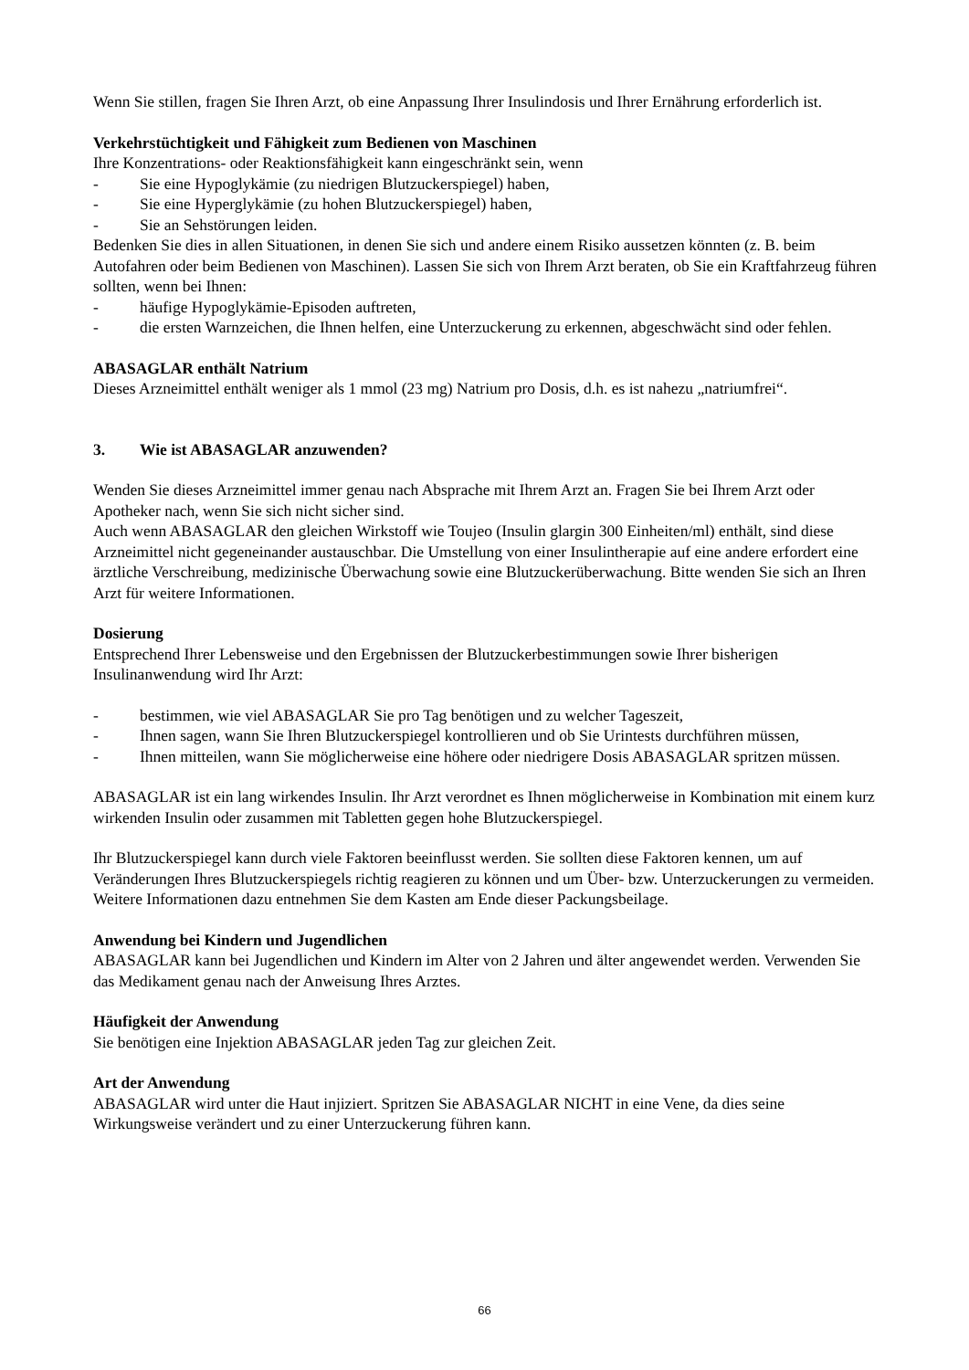Wenn Sie stillen, fragen Sie Ihren Arzt, ob eine Anpassung Ihrer Insulindosis und Ihrer Ernährung erforderlich ist.
Verkehrstüchtigkeit und Fähigkeit zum Bedienen von Maschinen
Ihre Konzentrations- oder Reaktionsfähigkeit kann eingeschränkt sein, wenn
- Sie eine Hypoglykämie (zu niedrigen Blutzuckerspiegel) haben,
- Sie eine Hyperglykämie (zu hohen Blutzuckerspiegel) haben,
- Sie an Sehstörungen leiden.
Bedenken Sie dies in allen Situationen, in denen Sie sich und andere einem Risiko aussetzen könnten (z. B. beim Autofahren oder beim Bedienen von Maschinen). Lassen Sie sich von Ihrem Arzt beraten, ob Sie ein Kraftfahrzeug führen sollten, wenn bei Ihnen:
- häufige Hypoglykämie-Episoden auftreten,
- die ersten Warnzeichen, die Ihnen helfen, eine Unterzuckerung zu erkennen, abgeschwächt sind oder fehlen.
ABASAGLAR enthält Natrium
Dieses Arzneimittel enthält weniger als 1 mmol (23 mg) Natrium pro Dosis, d.h. es ist nahezu „natriumfrei“.
3. Wie ist ABASAGLAR anzuwenden?
Wenden Sie dieses Arzneimittel immer genau nach Absprache mit Ihrem Arzt an. Fragen Sie bei Ihrem Arzt oder Apotheker nach, wenn Sie sich nicht sicher sind.
Auch wenn ABASAGLAR den gleichen Wirkstoff wie Toujeo (Insulin glargin 300 Einheiten/ml) enthält, sind diese Arzneimittel nicht gegeneinander austauschbar. Die Umstellung von einer Insulintherapie auf eine andere erfordert eine ärztliche Verschreibung, medizinische Überwachung sowie eine Blutzuckerüberwachung. Bitte wenden Sie sich an Ihren Arzt für weitere Informationen.
Dosierung
Entsprechend Ihrer Lebensweise und den Ergebnissen der Blutzuckerbestimmungen sowie Ihrer bisherigen Insulinanwendung wird Ihr Arzt:
- bestimmen, wie viel ABASAGLAR Sie pro Tag benötigen und zu welcher Tageszeit,
- Ihnen sagen, wann Sie Ihren Blutzuckerspiegel kontrollieren und ob Sie Urintests durchführen müssen,
- Ihnen mitteilen, wann Sie möglicherweise eine höhere oder niedrigere Dosis ABASAGLAR spritzen müssen.
ABASAGLAR ist ein lang wirkendes Insulin. Ihr Arzt verordnet es Ihnen möglicherweise in Kombination mit einem kurz wirkenden Insulin oder zusammen mit Tabletten gegen hohe Blutzuckerspiegel.
Ihr Blutzuckerspiegel kann durch viele Faktoren beeinflusst werden. Sie sollten diese Faktoren kennen, um auf Veränderungen Ihres Blutzuckerspiegels richtig reagieren zu können und um Über- bzw. Unterzuckerungen zu vermeiden. Weitere Informationen dazu entnehmen Sie dem Kasten am Ende dieser Packungsbeilage.
Anwendung bei Kindern und Jugendlichen
ABASAGLAR kann bei Jugendlichen und Kindern im Alter von 2 Jahren und älter angewendet werden. Verwenden Sie das Medikament genau nach der Anweisung Ihres Arztes.
Häufigkeit der Anwendung
Sie benötigen eine Injektion ABASAGLAR jeden Tag zur gleichen Zeit.
Art der Anwendung
ABASAGLAR wird unter die Haut injiziert. Spritzen Sie ABASAGLAR NICHT in eine Vene, da dies seine Wirkungsweise verändert und zu einer Unterzuckerung führen kann.
66